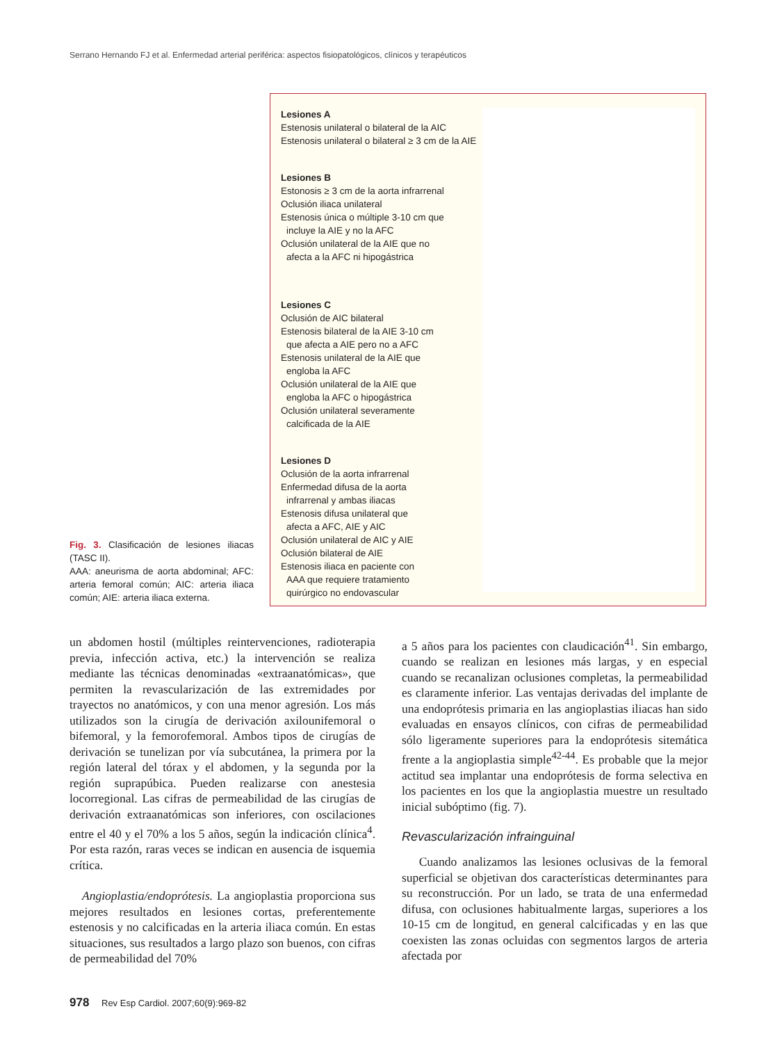Serrano Hernando FJ et al. Enfermedad arterial periférica: aspectos fisiopatológicos, clínicos y terapéuticos
Fig. 3. Clasificación de lesiones iliacas (TASC II).
AAA: aneurisma de aorta abdominal; AFC: arteria femoral común; AIC: arteria iliaca común; AIE: arteria iliaca externa.
Lesiones A
Estenosis unilateral o bilateral de la AIC
Estenosis unilateral o bilateral ≥ 3 cm de la AIE
Lesiones B
Estonosis ≥ 3 cm de la aorta infrarrenal
Oclusión iliaca unilateral
Estenosis única o múltiple 3-10 cm que
incluye la AIE y no la AFC
Oclusión unilateral de la AIE que no
afecta a la AFC ni hipogástrica
Lesiones C
Oclusión de AIC bilateral
Estenosis bilateral de la AIE 3-10 cm
que afecta a AIE pero no a AFC
Estenosis unilateral de la AIE que
engloba la AFC
Oclusión unilateral de la AIE que
engloba la AFC o hipogástrica
Oclusión unilateral severamente
calcificada de la AIE
Lesiones D
Oclusión de la aorta infrarrenal
Enfermedad difusa de la aorta
infrarrenal y ambas iliacas
Estenosis difusa unilateral que
afecta a AFC, AIE y AIC
Oclusión unilateral de AIC y AIE
Oclusión bilateral de AIE
Estenosis iliaca en paciente con
AAA que requiere tratamiento
quirúrgico no endovascular
un abdomen hostil (múltiples reintervenciones, radioterapia previa, infección activa, etc.) la intervención se realiza mediante las técnicas denominadas «extraanatómicas», que permiten la revascularización de las extremidades por trayectos no anatómicos, y con una menor agresión. Los más utilizados son la cirugía de derivación axilounifemoral o bifemoral, y la femorofemoral. Ambos tipos de cirugías de derivación se tunelizan por vía subcutánea, la primera por la región lateral del tórax y el abdomen, y la segunda por la región suprapúbica. Pueden realizarse con anestesia locorregional. Las cifras de permeabilidad de las cirugías de derivación extraanatómicas son inferiores, con oscilaciones entre el 40 y el 70% a los 5 años, según la indicación clínica<sup>4</sup>. Por esta razón, raras veces se indican en ausencia de isquemia crítica.
Angioplastia/endoprótesis. La angioplastia proporciona sus mejores resultados en lesiones cortas, preferentemente estenosis y no calcificadas en la arteria iliaca común. En estas situaciones, sus resultados a largo plazo son buenos, con cifras de permeabilidad del 70%
a 5 años para los pacientes con claudicación<sup>41</sup>. Sin embargo, cuando se realizan en lesiones más largas, y en especial cuando se recanalizan oclusiones completas, la permeabilidad es claramente inferior. Las ventajas derivadas del implante de una endoprótesis primaria en las angioplastias iliacas han sido evaluadas en ensayos clínicos, con cifras de permeabilidad sólo ligeramente superiores para la endoprótesis sitemática frente a la angioplastia simple<sup>42-44</sup>. Es probable que la mejor actitud sea implantar una endoprótesis de forma selectiva en los pacientes en los que la angioplastia muestre un resultado inicial subóptimo (fig. 7).
Revascularización infrainguinal
Cuando analizamos las lesiones oclusivas de la femoral superficial se objetivan dos características determinantes para su reconstrucción. Por un lado, se trata de una enfermedad difusa, con oclusiones habitualmente largas, superiores a los 10-15 cm de longitud, en general calcificadas y en las que coexisten las zonas ocluidas con segmentos largos de arteria afectada por
978 Rev Esp Cardiol. 2007;60(9):969-82